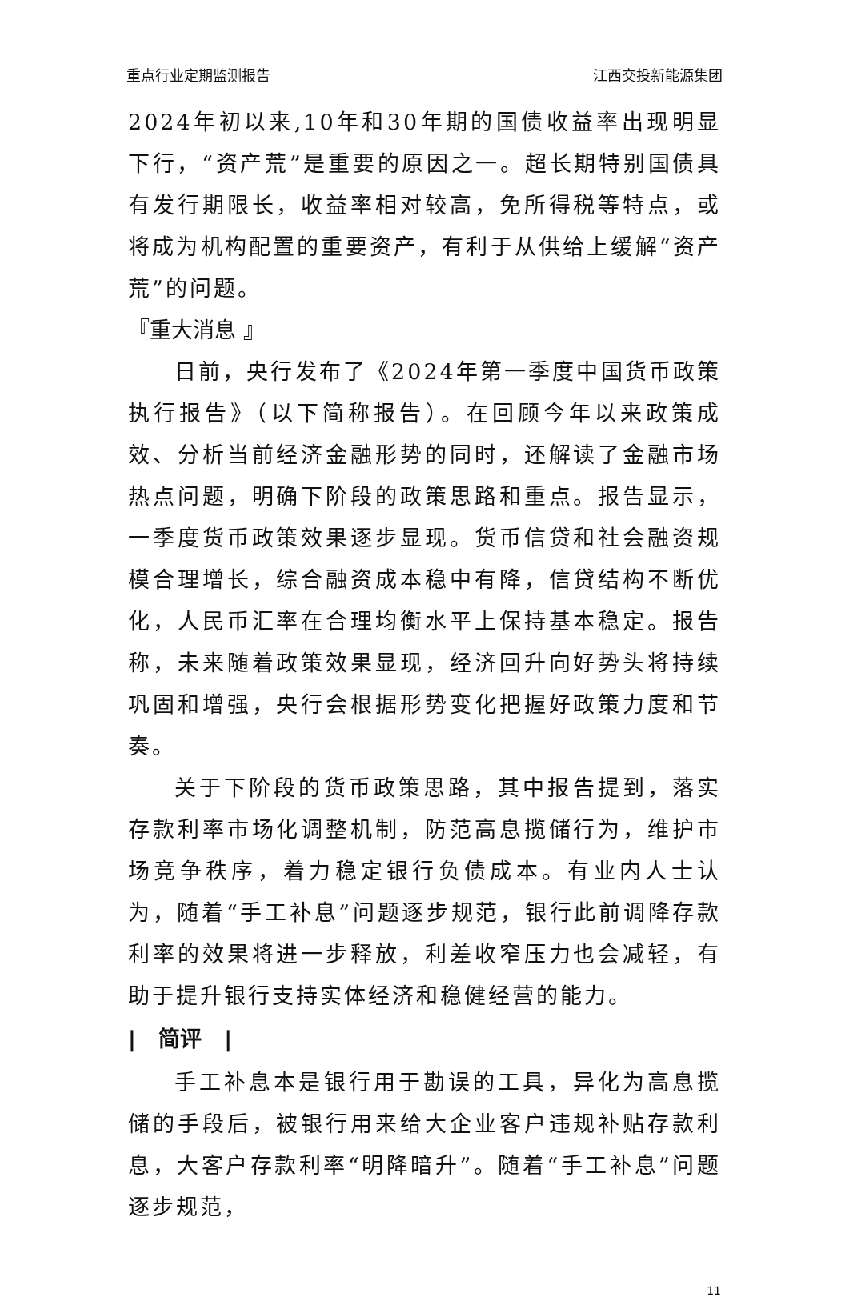重点行业定期监测报告 江西交投新能源集团
2024年初以来,10年和30年期的国债收益率出现明显下行，“资产荒”是重要的原因之一。超长期特别国债具有发行期限长，收益率相对较高，免所得税等特点，或将成为机构配置的重要资产，有利于从供给上缓解“资产荒”的问题。
『重大消息 』
日前，央行发布了《2024年第一季度中国货币政策执行报告》（以下简称报告）。在回顾今年以来政策成效、分析当前经济金融形势的同时，还解读了金融市场热点问题，明确下阶段的政策思路和重点。报告显示，一季度货币政策效果逐步显现。货币信贷和社会融资规模合理增长，综合融资成本稳中有降，信贷结构不断优化，人民币汇率在合理均衡水平上保持基本稳定。报告称，未来随着政策效果显现，经济回升向好势头将持续巩固和增强，央行会根据形势变化把握好政策力度和节奏。
关于下阶段的货币政策思路，其中报告提到，落实存款利率市场化调整机制，防范高息揽储行为，维护市场竞争秩序，着力稳定银行负债成本。有业内人士认为，随着“手工补息”问题逐步规范，银行此前调降存款利率的效果将进一步释放，利差收窄压力也会减轻，有助于提升银行支持实体经济和稳健经营的能力。
| 简评 |
手工补息本是银行用于勘误的工具，异化为高息揽储的手段后，被银行用来给大企业客户违规补贴存款利息，大客户存款利率“明降暗升”。随着“手工补息”问题逐步规范，
11